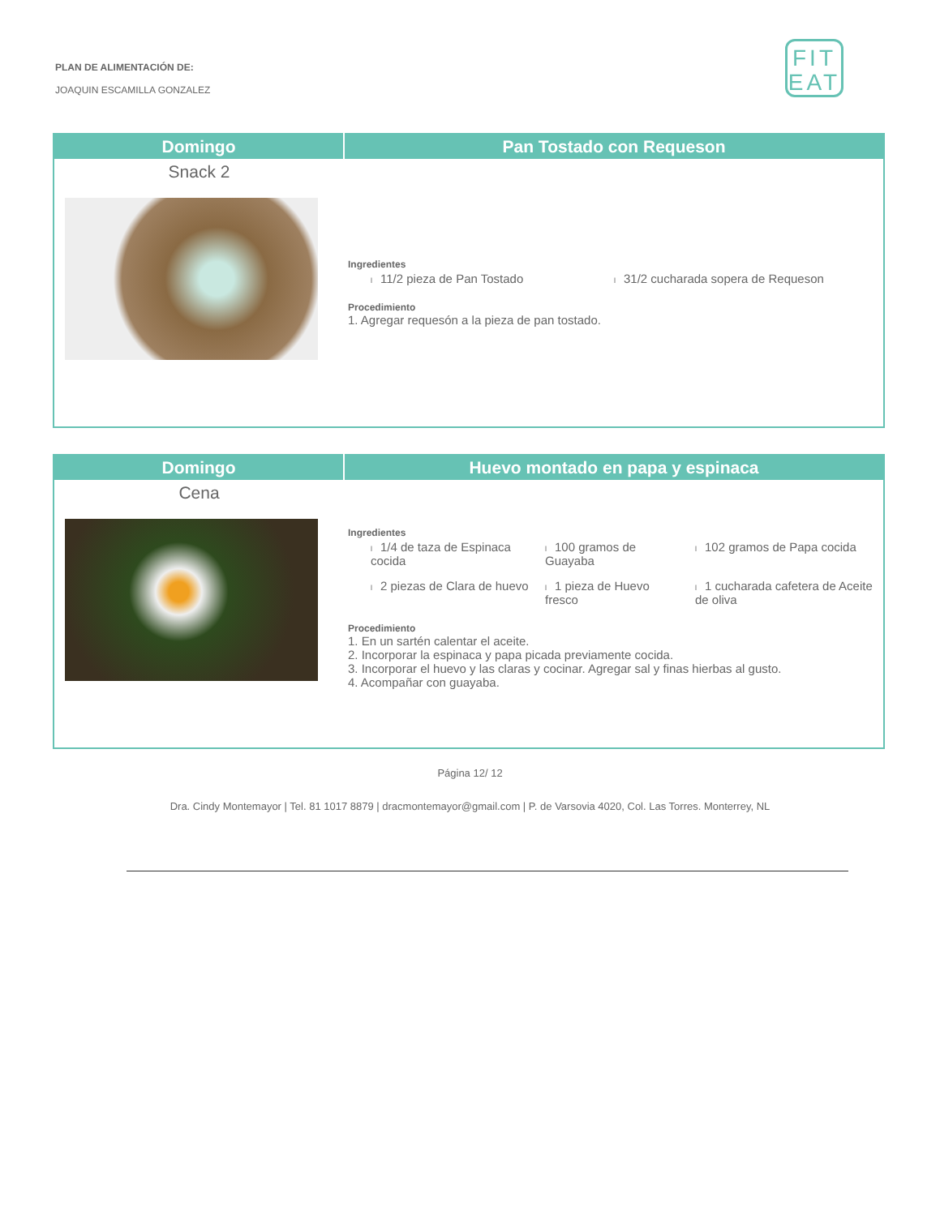PLAN DE ALIMENTACIÓN DE:
JOAQUIN ESCAMILLA GONZALEZ
FIT
EAT
| Domingo | Pan Tostado con Requeson |
| --- | --- |
| Snack 2 | Ingredientes l 11/2 pieza de Pan Tostado l 31/2 cucharada sopera de Requeson Procedimiento 1. Agregar requesón a la pieza de pan tostado. |
| Domingo | Huevo montado en papa y espinaca |
| --- | --- |
| Cena | Ingredientes l 1/4 de taza de Espinaca cocida l 100 gramos de Guayaba l 102 gramos de Papa cocida l 2 piezas de Clara de huevo l 1 pieza de Huevo fresco l 1 cucharada cafetera de Aceite de oliva Procedimiento 1. En un sartén calentar el aceite. 2. Incorporar la espinaca y papa picada previamente cocida. 3. Incorporar el huevo y las claras y cocinar. Agregar sal y finas hierbas al gusto. 4. Acompañar con guayaba. |
Página 12/ 12
Dra. Cindy Montemayor | Tel. 81 1017 8879 | dracmontemayor@gmail.com | P. de Varsovia 4020, Col. Las Torres. Monterrey, NL